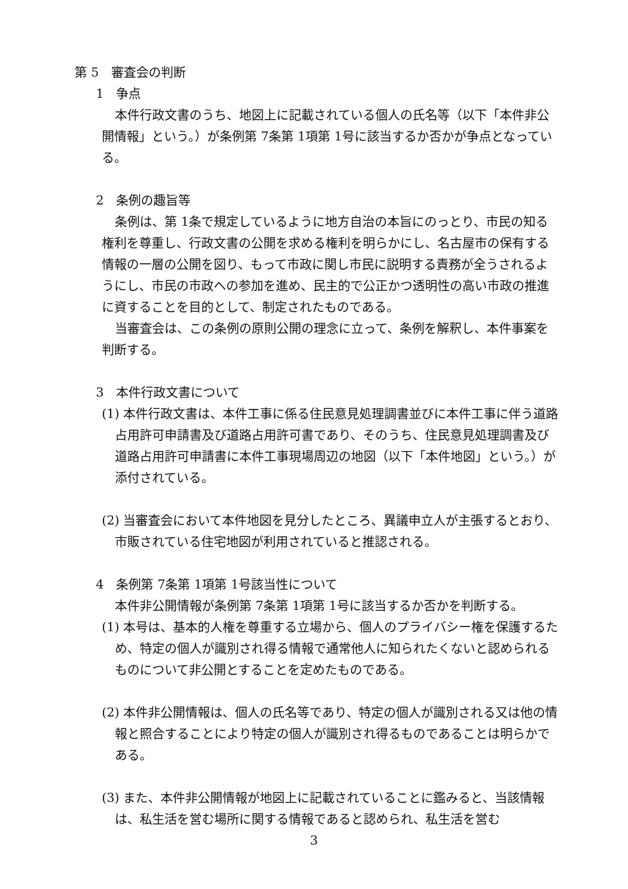第 5　審査会の判断
1　争点
本件行政文書のうち、地図上に記載されている個人の氏名等（以下「本件非公開情報」という。）が条例第 7条第 1項第 1号に該当するか否かが争点となっている。
2　条例の趣旨等
条例は、第 1条で規定しているように地方自治の本旨にのっとり、市民の知る権利を尊重し、行政文書の公開を求める権利を明らかにし、名古屋市の保有する情報の一層の公開を図り、もって市政に関し市民に説明する責務が全うされるようにし、市民の市政への参加を進め、民主的で公正かつ透明性の高い市政の推進に資することを目的として、制定されたものである。
当審査会は、この条例の原則公開の理念に立って、条例を解釈し、本件事案を判断する。
3　本件行政文書について
(1) 本件行政文書は、本件工事に係る住民意見処理調書並びに本件工事に伴う道路占用許可申請書及び道路占用許可書であり、そのうち、住民意見処理調書及び道路占用許可申請書に本件工事現場周辺の地図（以下「本件地図」という。）が添付されている。
(2) 当審査会において本件地図を見分したところ、異議申立人が主張するとおり、市販されている住宅地図が利用されていると推認される。
4　条例第 7条第 1項第 1号該当性について
本件非公開情報が条例第 7条第 1項第 1号に該当するか否かを判断する。
(1) 本号は、基本的人権を尊重する立場から、個人のプライバシー権を保護するため、特定の個人が識別され得る情報で通常他人に知られたくないと認められるものについて非公開とすることを定めたものである。
(2) 本件非公開情報は、個人の氏名等であり、特定の個人が識別される又は他の情報と照合することにより特定の個人が識別され得るものであることは明らかである。
(3) また、本件非公開情報が地図上に記載されていることに鑑みると、当該情報は、私生活を営む場所に関する情報であると認められ、私生活を営む
3